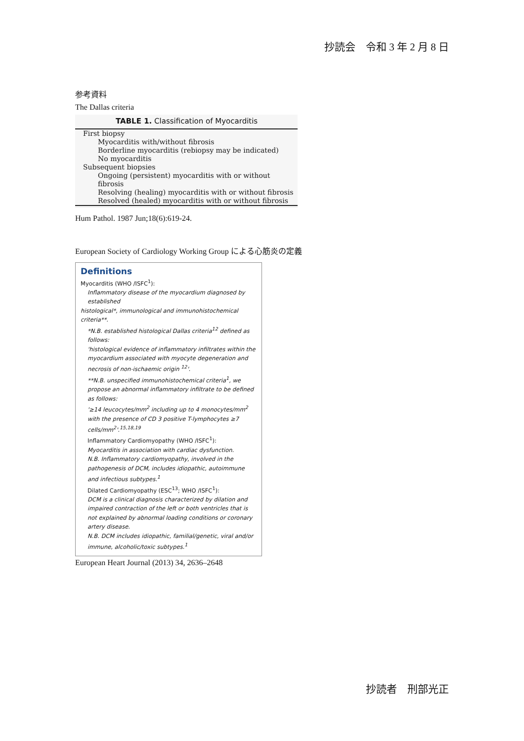抄読会　令和 3 年 2 月 8 日
参考資料
The Dallas criteria
TABLE 1. Classification of Myocarditis
| First biopsy |
| Myocarditis with/without fibrosis |
| Borderline myocarditis (rebiopsy may be indicated) |
| No myocarditis |
| Subsequent biopsies |
| Ongoing (persistent) myocarditis with or without fibrosis |
| Resolving (healing) myocarditis with or without fibrosis |
| Resolved (healed) myocarditis with or without fibrosis |
Hum Pathol. 1987 Jun;18(6):619-24.
European Society of Cardiology Working Group による心筋炎の定義
Definitions
Myocarditis (WHO /ISFC<sup>1</sup>):
Inflammatory disease of the myocardium diagnosed by established
histological*, immunological and immunohistochemical criteria**.
*N.B. established histological Dallas criteria<sup>12</sup> defined as follows:
'histological evidence of inflammatory infiltrates within the myocardium associated with myocyte degeneration and necrosis of non-ischaemic origin <sup>12</sup>'.
**N.B. unspecified immunohistochemical criteria<sup>1</sup>, we propose an abnormal inflammatory infiltrate to be defined as follows:
'≥14 leucocytes/mm<sup>2</sup> including up to 4 monocytes/mm<sup>2</sup> with the presence of CD 3 positive T-lymphocytes ≥7 cells/mm<sup>2</sup>'.<sup>15,18,19</sup>
Inflammatory Cardiomyopathy (WHO /ISFC<sup>1</sup>):
Myocarditis in association with cardiac dysfunction.
N.B. Inflammatory cardiomyopathy, involved in the pathogenesis of DCM, includes idiopathic, autoimmune and infectious subtypes.<sup>1</sup>
Dilated Cardiomyopathy (ESC<sup>13</sup>; WHO /ISFC<sup>1</sup>):
DCM is a clinical diagnosis characterized by dilation and impaired contraction of the left or both ventricles that is not explained by abnormal loading conditions or coronary artery disease.
N.B. DCM includes idiopathic, familial/genetic, viral and/or immune, alcoholic/toxic subtypes.<sup>1</sup>
European Heart Journal (2013) 34, 2636–2648
抄読者　刑部光正